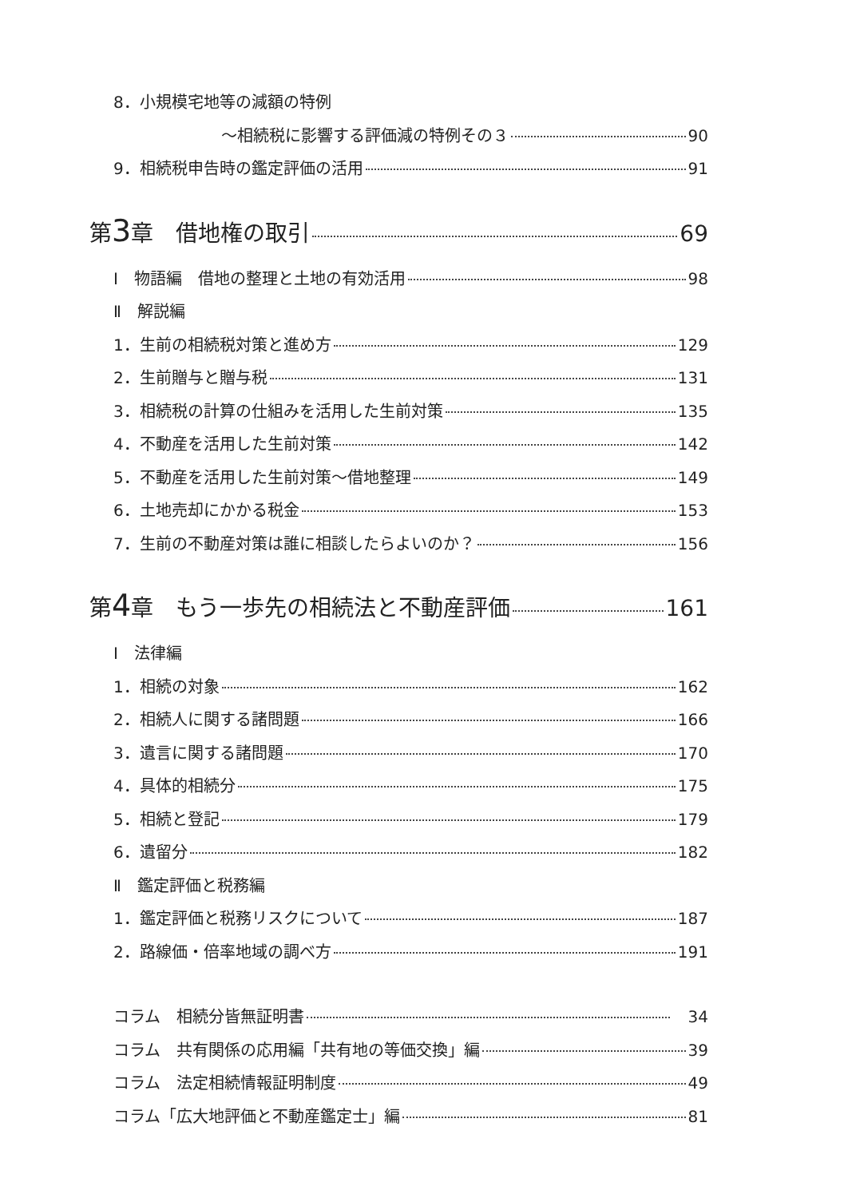8．小規模宅地等の減額の特例
～相続税に影響する評価減の特例その３ 90
9．相続税申告時の鑑定評価の活用 91
第3章　借地権の取引 69
Ⅰ　物語編　借地の整理と土地の有効活用 98
Ⅱ　解説編
1．生前の相続税対策と進め方 129
2．生前贈与と贈与税 131
3．相続税の計算の仕組みを活用した生前対策 135
4．不動産を活用した生前対策 142
5．不動産を活用した生前対策～借地整理 149
6．土地売却にかかる税金 153
7．生前の不動産対策は誰に相談したらよいのか？ 156
第4章　もう一歩先の相続法と不動産評価 161
Ⅰ　法律編
1．相続の対象 162
2．相続人に関する諸問題 166
3．遺言に関する諸問題 170
4．具体的相続分 175
5．相続と登記 179
6．遺留分 182
Ⅱ　鑑定評価と税務編
1．鑑定評価と税務リスクについて 187
2．路線価・倍率地域の調べ方 191
コラム　相続分皆無証明書　34
コラム　共有関係の応用編「共有地の等価交換」編 39
コラム　法定相続情報証明制度 49
コラム「広大地評価と不動産鑑定士」編 81